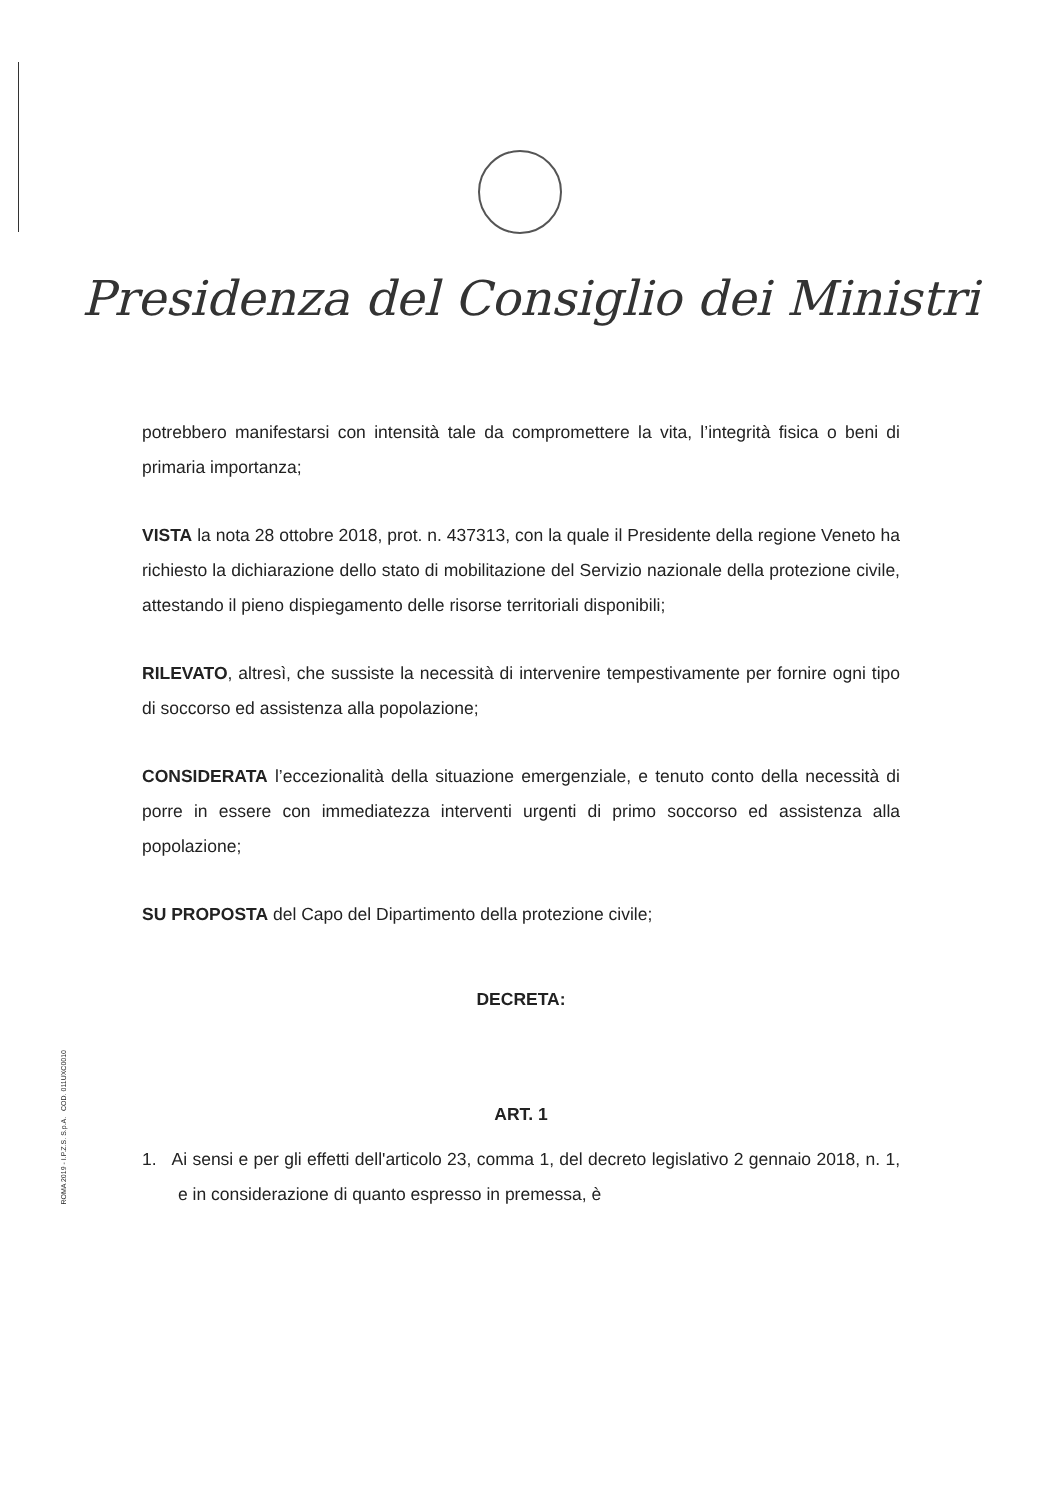Presidenza del Consiglio dei Ministri
potrebbero manifestarsi con intensità tale da compromettere la vita, l’integrità fisica o beni di primaria importanza;
VISTA la nota 28 ottobre 2018, prot. n. 437313, con la quale il Presidente della regione Veneto ha richiesto la dichiarazione dello stato di mobilitazione del Servizio nazionale della protezione civile, attestando il pieno dispiegamento delle risorse territoriali disponibili;
RILEVATO, altresì, che sussiste la necessità di intervenire tempestivamente per fornire ogni tipo di soccorso ed assistenza alla popolazione;
CONSIDERATA l’eccezionalità della situazione emergenziale, e tenuto conto della necessità di porre in essere con immediatezza interventi urgenti di primo soccorso ed assistenza alla popolazione;
SU PROPOSTA del Capo del Dipartimento della protezione civile;
DECRETA:
ART. 1
1. Ai sensi e per gli effetti dell'articolo 23, comma 1, del decreto legislativo 2 gennaio 2018, n. 1, e in considerazione di quanto espresso in premessa, è
ROMA 2019 - I.P.Z.S. S.p.A. COD. 011UXC0010